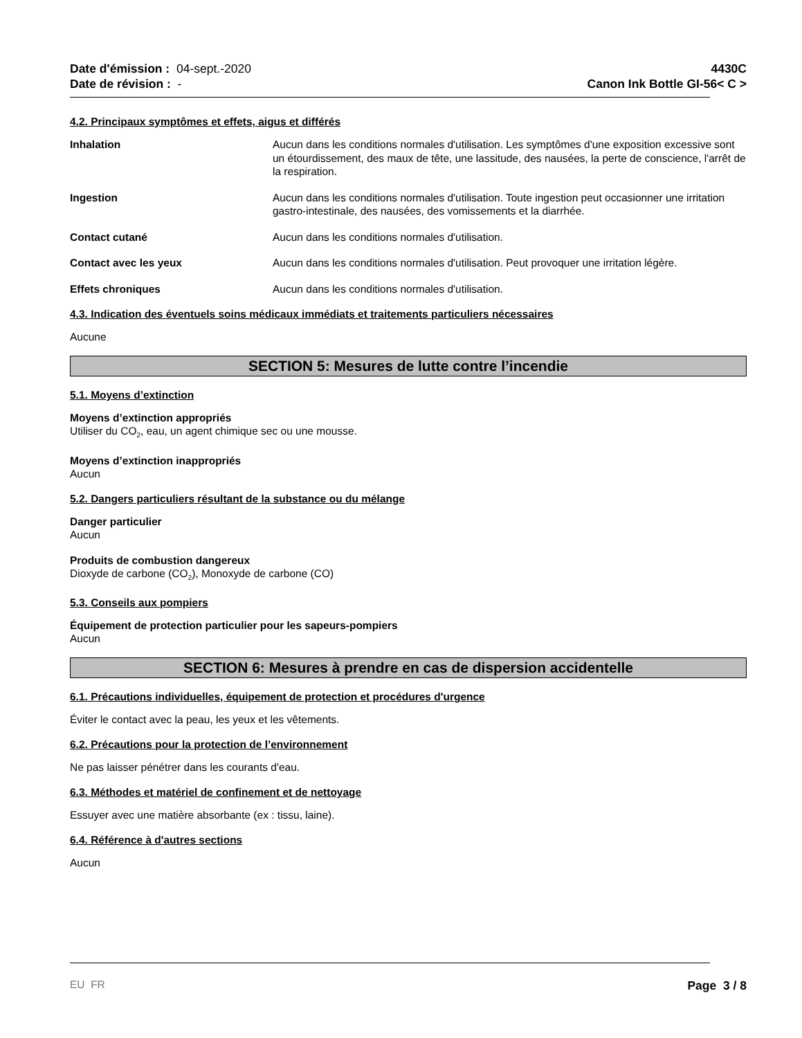Date d'émission : 04-sept.-2020
Date de révision : -
4430C
Canon Ink Bottle GI-56< C >
4.2. Principaux symptômes et effets, aigus et différés
Inhalation Aucun dans les conditions normales d'utilisation. Les symptômes d'une exposition excessive sont un étourdissement, des maux de tête, une lassitude, des nausées, la perte de conscience, l'arrêt de la respiration.
Ingestion Aucun dans les conditions normales d'utilisation. Toute ingestion peut occasionner une irritation gastro-intestinale, des nausées, des vomissements et la diarrhée.
Contact cutané Aucun dans les conditions normales d'utilisation.
Contact avec les yeux Aucun dans les conditions normales d'utilisation. Peut provoquer une irritation légère.
Effets chroniques Aucun dans les conditions normales d'utilisation.
4.3. Indication des éventuels soins médicaux immédiats et traitements particuliers nécessaires
Aucune
SECTION 5: Mesures de lutte contre l’incendie
5.1. Moyens d’extinction
Moyens d’extinction appropriés
Utiliser du CO<sub>2</sub>, eau, un agent chimique sec ou une mousse.
Moyens d’extinction inappropriés
Aucun
5.2. Dangers particuliers résultant de la substance ou du mélange
Danger particulier
Aucun
Produits de combustion dangereux
Dioxyde de carbone (CO<sub>2</sub>), Monoxyde de carbone (CO)
5.3. Conseils aux pompiers
Équipement de protection particulier pour les sapeurs-pompiers
Aucun
SECTION 6: Mesures à prendre en cas de dispersion accidentelle
6.1. Précautions individuelles, équipement de protection et procédures d'urgence
Éviter le contact avec la peau, les yeux et les vêtements.
6.2. Précautions pour la protection de l’environnement
Ne pas laisser pénétrer dans les courants d'eau.
6.3. Méthodes et matériel de confinement et de nettoyage
Essuyer avec une matière absorbante (ex : tissu, laine).
6.4. Référence à d'autres sections
Aucun
EU FR Page 3 / 8